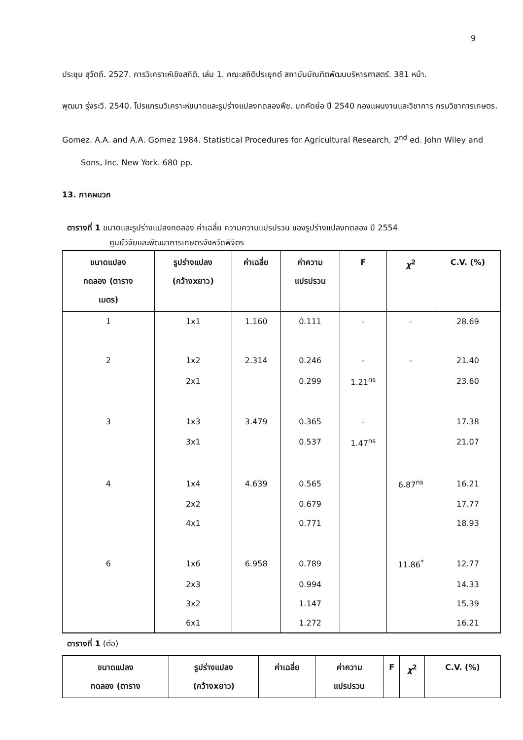9
ประชุม สุวัตถี. 2527. การวิเคราะห์เชิงสถิติ. เล่ม 1. คณะสถิติประยุกต์ สถาบันบัณฑิตพัฒนบริหารศาสตร์. 381 หน้า.
พุฒนา รุ่งระวี. 2540. โปรแกรมวิเคราะห์ขนาดและรูปร่างแปลงทดลองพืช. บทคัดย่อ ปี 2540 กองแผนงานและวิชาการ กรมวิชาการเกษตร.
Gomez. A.A. and A.A. Gomez 1984. Statistical Procedures for Agricultural Research, 2<sup>nd</sup> ed. John Wiley and Sons, Inc. New York. 680 pp.
13. ภาคผนวก
ตารางที่ 1 ขนาดและรูปร่างแปลงทดลอง ค่าเฉลี่ย ความความแปรปรวน ของรูปร่างแปลงทดลอง ปี 2554
ศูนย์วิจัยและพัฒนาการเกษตรจังหวัดพิจิตร
| ขนาดแปลง ทดลอง (ตาราง เมตร) | รูปร่างแปลง (กว้างxยาว) | ค่าเฉลี่ย | ค่าความ แปรปรวน | F | χ<sup>2</sup> | C.V. (%) |
| --- | --- | --- | --- | --- | --- | --- |
| 1 | 1x1 | 1.160 | 0.111 | - | - | 28.69 |
| 2 | 1x2 | 2.314 | 0.246 | - | - | 21.40 |
| | 2x1 | | 0.299 | 1.21<sup>ns</sup> | | 23.60 |
| 3 | 1x3 | 3.479 | 0.365 | - | | 17.38 |
| | 3x1 | | 0.537 | 1.47<sup>ns</sup> | | 21.07 |
| 4 | 1x4 | 4.639 | 0.565 | | 6.87<sup>ns</sup> | 16.21 |
| | 2x2 | | 0.679 | | | 17.77 |
| | 4x1 | | 0.771 | | | 18.93 |
| 6 | 1x6 | 6.958 | 0.789 | | 11.86<sup>*</sup> | 12.77 |
| | 2x3 | | 0.994 | | | 14.33 |
| | 3x2 | | 1.147 | | | 15.39 |
| | 6x1 | | 1.272 | | | 16.21 |
ตารางที่ 1 (ต่อ)
| ขนาดแปลง ทดลอง (ตาราง | รูปร่างแปลง (กว้างxยาว) | ค่าเฉลี่ย | ค่าความ แปรปรวน | F | χ<sup>2</sup> | C.V. (%) |
| --- | --- | --- | --- | --- | --- | --- |